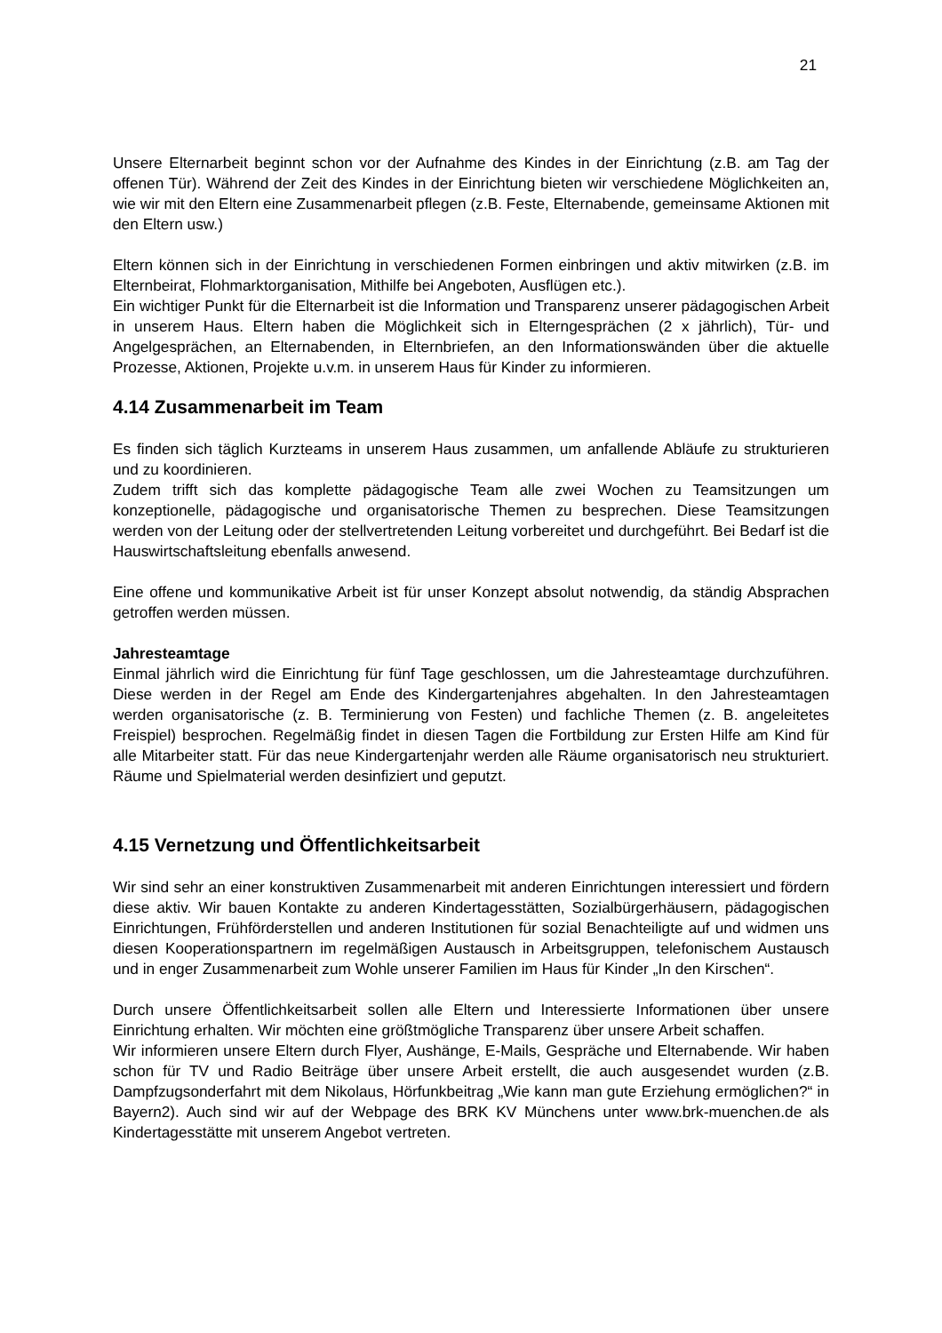21
Unsere Elternarbeit beginnt schon vor der Aufnahme des Kindes in der Einrichtung (z.B. am Tag der offenen Tür). Während der Zeit des Kindes in der Einrichtung bieten wir verschiedene Möglichkeiten an, wie wir mit den Eltern eine Zusammenarbeit pflegen (z.B. Feste, Elternabende, gemeinsame Aktionen mit den Eltern usw.)
Eltern können sich in der Einrichtung in verschiedenen Formen einbringen und aktiv mitwirken (z.B. im Elternbeirat, Flohmarktorganisation, Mithilfe bei Angeboten, Ausflügen etc.).
Ein wichtiger Punkt für die Elternarbeit ist die Information und Transparenz unserer pädagogischen Arbeit in unserem Haus. Eltern haben die Möglichkeit sich in Elterngesprächen (2 x jährlich), Tür- und Angelgesprächen, an Elternabenden, in Elternbriefen, an den Informationswänden über die aktuelle Prozesse, Aktionen, Projekte u.v.m. in unserem Haus für Kinder zu informieren.
4.14 Zusammenarbeit im Team
Es finden sich täglich Kurzteams in unserem Haus zusammen, um anfallende Abläufe zu strukturieren und zu koordinieren.
Zudem trifft sich das komplette pädagogische Team alle zwei Wochen zu Teamsitzungen um konzeptionelle, pädagogische und organisatorische Themen zu besprechen. Diese Teamsitzungen werden von der Leitung oder der stellvertretenden Leitung vorbereitet und durchgeführt. Bei Bedarf ist die Hauswirtschaftsleitung ebenfalls anwesend.
Eine offene und kommunikative Arbeit ist für unser Konzept absolut notwendig, da ständig Absprachen getroffen werden müssen.
Jahresteamtage
Einmal jährlich wird die Einrichtung für fünf Tage geschlossen, um die Jahresteamtage durchzuführen. Diese werden in der Regel am Ende des Kindergartenjahres abgehalten. In den Jahresteamtagen werden organisatorische (z. B. Terminierung von Festen) und fachliche Themen (z. B. angeleitetes Freispiel) besprochen. Regelmäßig findet in diesen Tagen die Fortbildung zur Ersten Hilfe am Kind für alle Mitarbeiter statt. Für das neue Kindergartenjahr werden alle Räume organisatorisch neu strukturiert. Räume und Spielmaterial werden desinfiziert und geputzt.
4.15 Vernetzung und Öffentlichkeitsarbeit
Wir sind sehr an einer konstruktiven Zusammenarbeit mit anderen Einrichtungen interessiert und fördern diese aktiv. Wir bauen Kontakte zu anderen Kindertagesstätten, Sozialbürgerhäusern, pädagogischen Einrichtungen, Frühförderstellen und anderen Institutionen für sozial Benachteiligte auf und widmen uns diesen Kooperationspartnern im regelmäßigen Austausch in Arbeitsgruppen, telefonischem Austausch und in enger Zusammenarbeit zum Wohle unserer Familien im Haus für Kinder „In den Kirschen“.
Durch unsere Öffentlichkeitsarbeit sollen alle Eltern und Interessierte Informationen über unsere Einrichtung erhalten. Wir möchten eine größtmögliche Transparenz über unsere Arbeit schaffen.
Wir informieren unsere Eltern durch Flyer, Aushänge, E-Mails, Gespräche und Elternabende. Wir haben schon für TV und Radio Beiträge über unsere Arbeit erstellt, die auch ausgesendet wurden (z.B. Dampfzugsonderfahrt mit dem Nikolaus, Hörfunkbeitrag „Wie kann man gute Erziehung ermöglichen?“ in Bayern2). Auch sind wir auf der Webpage des BRK KV Münchens unter www.brk-muenchen.de als Kindertagesstätte mit unserem Angebot vertreten.